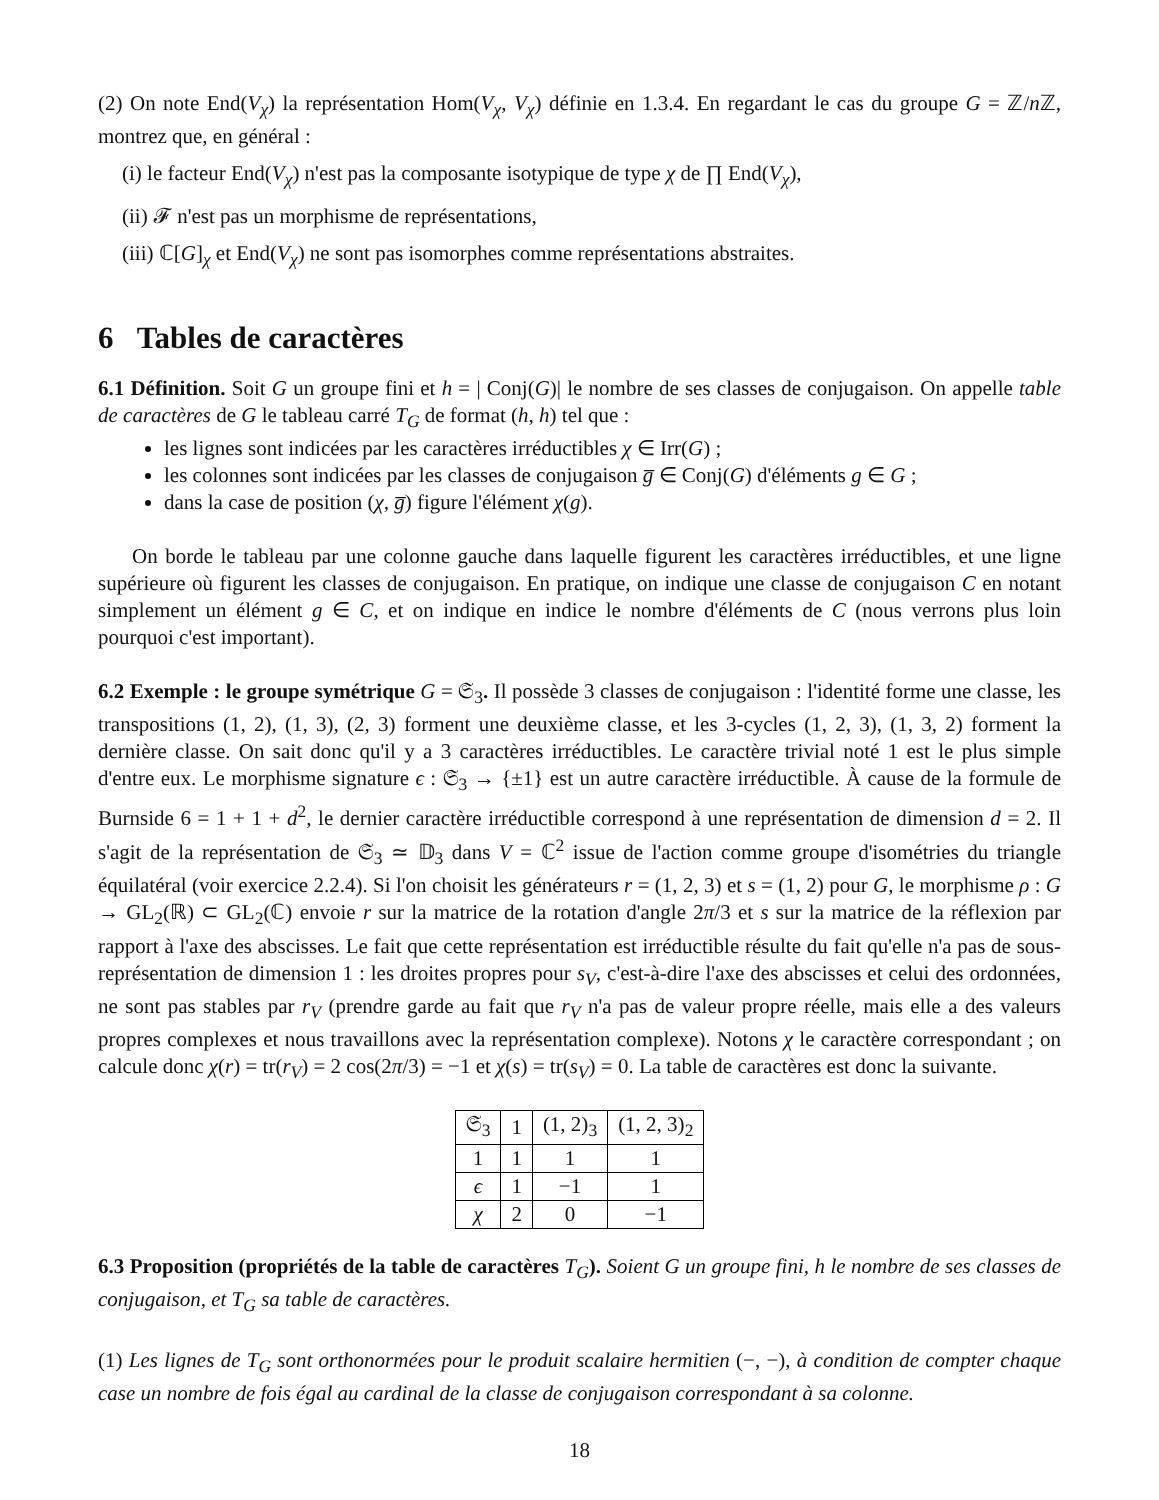(2) On note End(V<sub>χ</sub>) la représentation Hom(V<sub>χ</sub>, V<sub>χ</sub>) définie en 1.3.4. En regardant le cas du groupe G = ℤ/n ℤ, montrez que, en général :
(i) le facteur End(V<sub>χ</sub>) n'est pas la composante isotypique de type χ de ∏ End(V<sub>χ</sub>),
(ii) 𝓕 n'est pas un morphisme de représentations,
(iii) ℂ[G]<sub>χ</sub> et End(V<sub>χ</sub>) ne sont pas isomorphes comme représentations abstraites.
6 Tables de caractères
6.1 Définition. Soit G un groupe fini et h = | Conj(G)| le nombre de ses classes de conjugaison. On appelle table de caractères de G le tableau carré T<sub>G</sub> de format (h, h) tel que :
les lignes sont indicées par les caractères irréductibles χ ∈ Irr(G) ;
les colonnes sont indicées par les classes de conjugaison g̅ ∈ Conj(G) d'éléments g ∈ G ;
dans la case de position (χ, g̅) figure l'élément χ(g).
On borde le tableau par une colonne gauche dans laquelle figurent les caractères irréductibles, et une ligne supérieure où figurent les classes de conjugaison. En pratique, on indique une classe de conjugaison C en notant simplement un élément g ∈ C, et on indique en indice le nombre d'éléments de C (nous verrons plus loin pourquoi c'est important).
6.2 Exemple : le groupe symétrique G = 𝔖<sub>3</sub>. Il possède 3 classes de conjugaison : l'identité forme une classe, les transpositions (1, 2), (1, 3), (2, 3) forment une deuxième classe, et les 3-cycles (1, 2, 3), (1, 3, 2) forment la dernière classe. On sait donc qu'il y a 3 caractères irréductibles. Le caractère trivial noté 1 est le plus simple d'entre eux. Le morphisme signature ϵ : 𝔖<sub>3</sub> → {±1} est un autre caractère irréductible. À cause de la formule de Burnside 6 = 1 + 1 + d<sup>2</sup>, le dernier caractère irréductible correspond à une représentation de dimension d = 2. Il s'agit de la représentation de 𝔖<sub>3</sub> ≃ 𝔻<sub>3</sub> dans V = ℂ<sup>2</sup> issue de l'action comme groupe d'isométries du triangle équilatéral (voir exercice 2.2.4). Si l'on choisit les générateurs r = (1, 2, 3) et s = (1, 2) pour G, le morphisme ρ : G → GL<sub>2</sub>(ℝ) ⊂ GL<sub>2</sub>(ℂ) envoie r sur la matrice de la rotation d'angle 2π/3 et s sur la matrice de la réflexion par rapport à l'axe des abscisses. Le fait que cette représentation est irréductible résulte du fait qu'elle n'a pas de sous-représentation de dimension 1 : les droites propres pour s<sub>V</sub>, c'est-à-dire l'axe des abscisses et celui des ordonnées, ne sont pas stables par r<sub>V</sub> (prendre garde au fait que r<sub>V</sub> n'a pas de valeur propre réelle, mais elle a des valeurs propres complexes et nous travaillons avec la représentation complexe). Notons χ le caractère correspondant ; on calcule donc χ(r) = tr(r<sub>V</sub>) = 2 cos(2π/3) = −1 et χ(s) = tr(s<sub>V</sub>) = 0. La table de caractères est donc la suivante.
| 𝔖<sub>3</sub> | 1 | (1, 2)<sub>3</sub> | (1, 2, 3)<sub>2</sub> |
| 1 | 1 | 1 | 1 |
| ϵ | 1 | −1 | 1 |
| χ | 2 | 0 | −1 |
6.3 Proposition (propriétés de la table de caractères T<sub>G</sub>). Soient G un groupe fini, h le nombre de ses classes de conjugaison, et T<sub>G</sub> sa table de caractères.
(1) Les lignes de T<sub>G</sub> sont orthonormées pour le produit scalaire hermitien (−, −), à condition de compter chaque case un nombre de fois égal au cardinal de la classe de conjugaison correspondant à sa colonne.
18